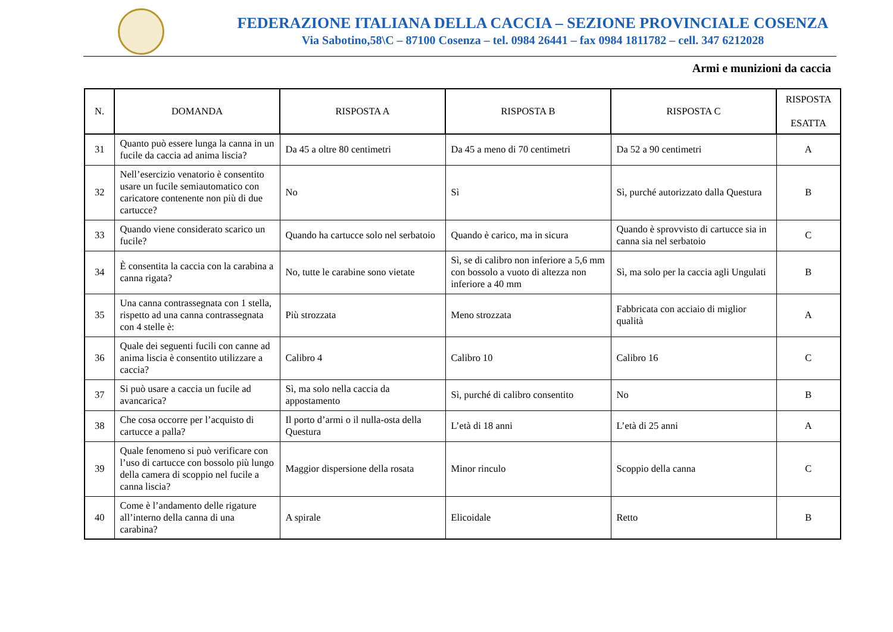FEDERAZIONE ITALIANA DELLA CACCIA – SEZIONE PROVINCIALE COSENZA
Via Sabotino,58\C – 87100 Cosenza – tel. 0984 26441 – fax 0984 1811782 – cell. 347 6212028
Armi e munizioni da caccia
| N. | DOMANDA | RISPOSTA A | RISPOSTA B | RISPOSTA C | RISPOSTA ESATTA |
| --- | --- | --- | --- | --- | --- |
| 31 | Quanto può essere lunga la canna in un fucile da caccia ad anima liscia? | Da 45 a oltre 80 centimetri | Da 45 a meno di 70 centimetri | Da 52 a 90 centimetri | A |
| 32 | Nell’esercizio venatorio è consentito usare un fucile semiautomatico con caricatore contenente non più di due cartucce? | No | Sì | Sì, purché autorizzato dalla Questura | B |
| 33 | Quando viene considerato scarico un fucile? | Quando ha cartucce solo nel serbatoio | Quando è carico, ma in sicura | Quando è sprovvisto di cartucce sia in canna sia nel serbatoio | C |
| 34 | È consentita la caccia con la carabina a canna rigata? | No, tutte le carabine sono vietate | Sì, se di calibro non inferiore a 5,6 mm con bossolo a vuoto di altezza non inferiore a 40 mm | Sì, ma solo per la caccia agli Ungulati | B |
| 35 | Una canna contrassegnata con 1 stella, rispetto ad una canna contrassegnata con 4 stelle è: | Più strozzata | Meno strozzata | Fabbricata con acciaio di miglior qualità | A |
| 36 | Quale dei seguenti fucili con canne ad anima liscia è consentito utilizzare a caccia? | Calibro 4 | Calibro 10 | Calibro 16 | C |
| 37 | Si può usare a caccia un fucile ad avancarica? | Sì, ma solo nella caccia da appostamento | Sì, purché di calibro consentito | No | B |
| 38 | Che cosa occorre per l’acquisto di cartucce a palla? | Il porto d’armi o il nulla-osta della Questura | L’età di 18 anni | L’età di 25 anni | A |
| 39 | Quale fenomeno si può verificare con l’uso di cartucce con bossolo più lungo della camera di scoppio nel fucile a canna liscia? | Maggior dispersione della rosata | Minor rinculo | Scoppio della canna | C |
| 40 | Come è l’andamento delle rigature all’interno della canna di una carabina? | A spirale | Elicoidale | Retto | B |